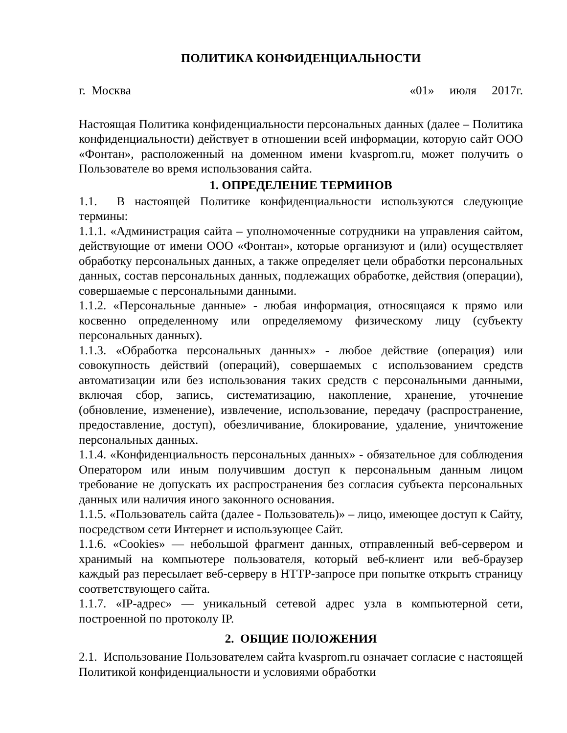ПОЛИТИКА КОНФИДЕНЦИАЛЬНОСТИ
г. Москва «01» июля 2017г.
Настоящая Политика конфиденциальности персональных данных (далее – Политика конфиденциальности) действует в отношении всей информации, которую сайт ООО «Фонтан», расположенный на доменном имени kvasprom.ru, может получить о Пользователе во время использования сайта.
1. ОПРЕДЕЛЕНИЕ ТЕРМИНОВ
1.1. В настоящей Политике конфиденциальности используются следующие термины:
1.1.1. «Администрация сайта – уполномоченные сотрудники на управления сайтом, действующие от имени ООО «Фонтан», которые организуют и (или) осуществляет обработку персональных данных, а также определяет цели обработки персональных данных, состав персональных данных, подлежащих обработке, действия (операции), совершаемые с персональными данными.
1.1.2. «Персональные данные» - любая информация, относящаяся к прямо или косвенно определенному или определяемому физическому лицу (субъекту персональных данных).
1.1.3. «Обработка персональных данных» - любое действие (операция) или совокупность действий (операций), совершаемых с использованием средств автоматизации или без использования таких средств с персональными данными, включая сбор, запись, систематизацию, накопление, хранение, уточнение (обновление, изменение), извлечение, использование, передачу (распространение, предоставление, доступ), обезличивание, блокирование, удаление, уничтожение персональных данных.
1.1.4. «Конфиденциальность персональных данных» - обязательное для соблюдения Оператором или иным получившим доступ к персональным данным лицом требование не допускать их распространения без согласия субъекта персональных данных или наличия иного законного основания.
1.1.5. «Пользователь сайта (далее - Пользователь)» – лицо, имеющее доступ к Сайту, посредством сети Интернет и использующее Сайт.
1.1.6. «Cookies» — небольшой фрагмент данных, отправленный веб-сервером и хранимый на компьютере пользователя, который веб-клиент или веб-браузер каждый раз пересылает веб-серверу в HTTP-запросе при попытке открыть страницу соответствующего сайта.
1.1.7. «IP-адрес» — уникальный сетевой адрес узла в компьютерной сети, построенной по протоколу IP.
2. ОБЩИЕ ПОЛОЖЕНИЯ
2.1. Использование Пользователем сайта kvasprom.ru означает согласие с настоящей Политикой конфиденциальности и условиями обработки